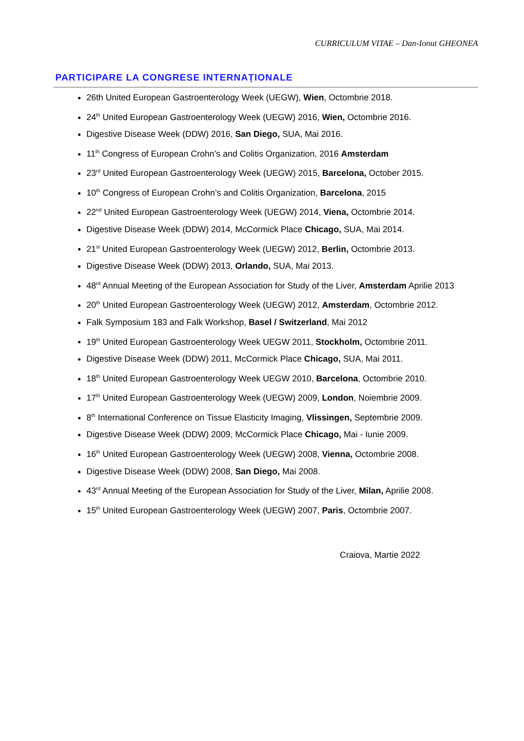CURRICULUM VITAE – Dan-Ionut GHEONEA
PARTICIPARE LA CONGRESE INTERNAȚIONALE
26th United European Gastroenterology Week (UEGW), Wien, Octombrie 2018.
24<sup>th</sup> United European Gastroenterology Week (UEGW) 2016, Wien, Octombrie 2016.
Digestive Disease Week (DDW) 2016, San Diego, SUA, Mai 2016.
11<sup>th</sup> Congress of European Crohn’s and Colitis Organization, 2016 Amsterdam
23<sup>rd</sup> United European Gastroenterology Week (UEGW) 2015, Barcelona, October 2015.
10<sup>th</sup> Congress of European Crohn’s and Colitis Organization, Barcelona, 2015
22<sup>nd</sup> United European Gastroenterology Week (UEGW) 2014, Viena, Octombrie 2014.
Digestive Disease Week (DDW) 2014, McCormick Place Chicago, SUA, Mai 2014.
21<sup>st</sup> United European Gastroenterology Week (UEGW) 2012, Berlin, Octombrie 2013.
Digestive Disease Week (DDW) 2013, Orlando, SUA, Mai 2013.
48<sup>rd</sup> Annual Meeting of the European Association for Study of the Liver, Amsterdam Aprilie 2013
20<sup>th</sup> United European Gastroenterology Week (UEGW) 2012, Amsterdam, Octombrie 2012.
Falk Symposium 183 and Falk Workshop, Basel / Switzerland, Mai 2012
19<sup>th</sup> United European Gastroenterology Week UEGW 2011, Stockholm, Octombrie 2011.
Digestive Disease Week (DDW) 2011, McCormick Place Chicago, SUA, Mai 2011.
18<sup>th</sup> United European Gastroenterology Week UEGW 2010, Barcelona, Octombrie 2010.
17<sup>th</sup> United European Gastroenterology Week (UEGW) 2009, London, Noiembrie 2009.
8<sup>th</sup> International Conference on Tissue Elasticity Imaging, Vlissingen, Septembrie 2009.
Digestive Disease Week (DDW) 2009, McCormick Place Chicago, Mai - Iunie 2009.
16<sup>th</sup> United European Gastroenterology Week (UEGW) 2008, Vienna, Octombrie 2008.
Digestive Disease Week (DDW) 2008, San Diego, Mai 2008.
43<sup>rd</sup> Annual Meeting of the European Association for Study of the Liver, Milan, Aprilie 2008.
15<sup>th</sup> United European Gastroenterology Week (UEGW) 2007, Paris, Octombrie 2007.
Craiova, Martie 2022